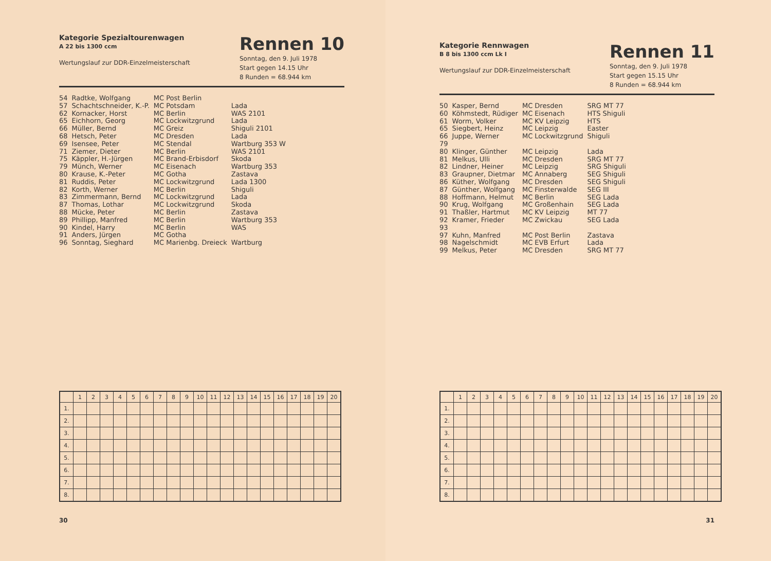Kategorie Spezialtourenwagen
A 22 bis 1300 ccm
Wertungslauf zur DDR-Einzelmeisterschaft
Rennen 10
Sonntag, den 9. Juli 1978
Start gegen 14.15 Uhr
8 Runden = 68.944 km
| 54 | Radtke, Wolfgang | MC Post Berlin | |
| 57 | Schachtschneider, K.-P. | MC Potsdam | Lada |
| 62 | Kornacker, Horst | MC Berlin | WAS 2101 |
| 65 | Eichhorn, Georg | MC Lockwitzgrund | Lada |
| 66 | Müller, Bernd | MC Greiz | Shiguli 2101 |
| 68 | Hetsch, Peter | MC Dresden | Lada |
| 69 | Isensee, Peter | MC Stendal | Wartburg 353 W |
| 71 | Ziemer, Dieter | MC Berlin | WAS 2101 |
| 75 | Käppler, H.-Jürgen | MC Brand-Erbisdorf | Skoda |
| 79 | Münch, Werner | MC Eisenach | Wartburg 353 |
| 80 | Krause, K.-Peter | MC Gotha | Zastava |
| 81 | Ruddis, Peter | MC Lockwitzgrund | Lada 1300 |
| 82 | Korth, Werner | MC Berlin | Shiguli |
| 83 | Zimmermann, Bernd | MC Lockwitzgrund | Lada |
| 87 | Thomas, Lothar | MC Lockwitzgrund | Skoda |
| 88 | Mücke, Peter | MC Berlin | Zastava |
| 89 | Phillipp, Manfred | MC Berlin | Wartburg 353 |
| 90 | Kindel, Harry | MC Berlin | WAS |
| 91 | Anders, Jürgen | MC Gotha | |
| 96 | Sonntag, Sieghard | MC Marienbg. Dreieck | Wartburg |
| | 1 | 2 | 3 | 4 | 5 | 6 | 7 | 8 | 9 | 10 | 11 | 12 | 13 | 14 | 15 | 16 | 17 | 18 | 19 | 20 |
| --- | --- | --- | --- | --- | --- | --- | --- | --- | --- | --- | --- | --- | --- | --- | --- | --- | --- | --- | --- | --- |
| 1. | | | | | | | | | | | | | | | | | | | | |
| 2. | | | | | | | | | | | | | | | | | | | | |
| 3. | | | | | | | | | | | | | | | | | | | | |
| 4. | | | | | | | | | | | | | | | | | | | | |
| 5. | | | | | | | | | | | | | | | | | | | | |
| 6. | | | | | | | | | | | | | | | | | | | | |
| 7. | | | | | | | | | | | | | | | | | | | | |
| 8. | | | | | | | | | | | | | | | | | | | | |
30
Kategorie Rennwagen
B 8 bis 1300 ccm Lk I
Wertungslauf zur DDR-Einzelmeisterschaft
Rennen 11
Sonntag, den 9. Juli 1978
Start gegen 15.15 Uhr
8 Runden = 68.944 km
| 50 | Kasper, Bernd | MC Dresden | SRG MT 77 |
| 60 | Köhmstedt, Rüdiger | MC Eisenach | HTS Shiguli |
| 61 | Worm, Volker | MC KV Leipzig | HTS |
| 65 | Siegbert, Heinz | MC Leipzig | Easter |
| 66 | Juppe, Werner | MC Lockwitzgrund | Shiguli |
| 79 | | | |
| 80 | Klinger, Günther | MC Leipzig | Lada |
| 81 | Melkus, Ulli | MC Dresden | SRG MT 77 |
| 82 | Lindner, Heiner | MC Leipzig | SRG Shiguli |
| 83 | Graupner, Dietmar | MC Annaberg | SEG Shiguli |
| 86 | Küther, Wolfgang | MC Dresden | SEG Shiguli |
| 87 | Günther, Wolfgang | MC Finsterwalde | SEG III |
| 88 | Hoffmann, Helmut | MC Berlin | SEG Lada |
| 90 | Krug, Wolfgang | MC Großenhain | SEG Lada |
| 91 | Thaßler, Hartmut | MC KV Leipzig | MT 77 |
| 92 | Kramer, Frieder | MC Zwickau | SEG Lada |
| 93 | | | |
| 97 | Kuhn, Manfred | MC Post Berlin | Zastava |
| 98 | Nagelschmidt | MC EVB Erfurt | Lada |
| 99 | Melkus, Peter | MC Dresden | SRG MT 77 |
| | 1 | 2 | 3 | 4 | 5 | 6 | 7 | 8 | 9 | 10 | 11 | 12 | 13 | 14 | 15 | 16 | 17 | 18 | 19 | 20 |
| --- | --- | --- | --- | --- | --- | --- | --- | --- | --- | --- | --- | --- | --- | --- | --- | --- | --- | --- | --- | --- |
| 1. | | | | | | | | | | | | | | | | | | | | |
| 2. | | | | | | | | | | | | | | | | | | | | |
| 3. | | | | | | | | | | | | | | | | | | | | |
| 4. | | | | | | | | | | | | | | | | | | | | |
| 5. | | | | | | | | | | | | | | | | | | | | |
| 6. | | | | | | | | | | | | | | | | | | | | |
| 7. | | | | | | | | | | | | | | | | | | | | |
| 8. | | | | | | | | | | | | | | | | | | | | |
31